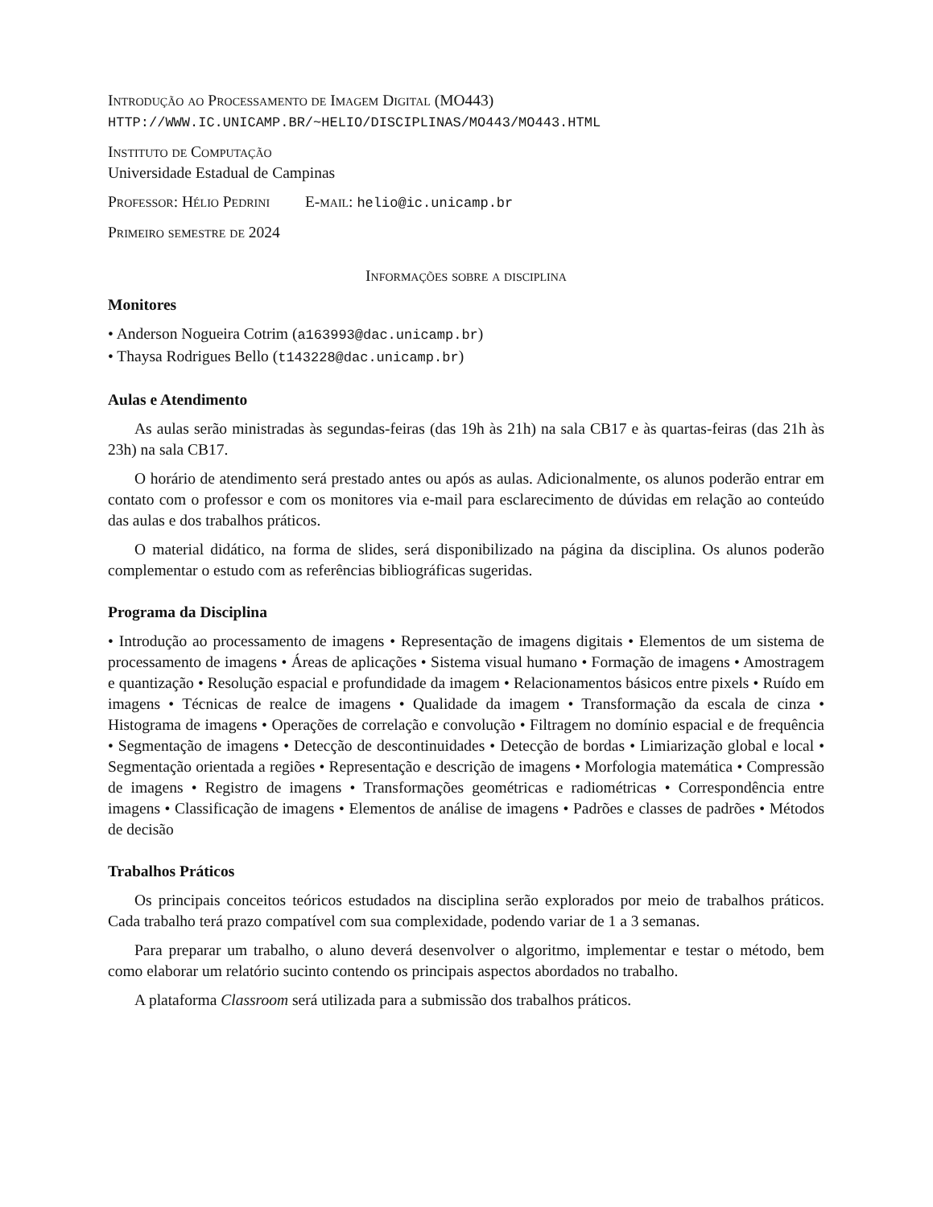Introdução ao Processamento de Imagem Digital (MO443)
HTTP://WWW.IC.UNICAMP.BR/~HELIO/DISCIPLINAS/MO443/MO443.HTML
Instituto de Computação
Universidade Estadual de Campinas
Professor: Hélio Pedrini E-mail: helio@ic.unicamp.br
Primeiro semestre de 2024
Informações sobre a disciplina
Monitores
• Anderson Nogueira Cotrim (a163993@dac.unicamp.br)
• Thaysa Rodrigues Bello (t143228@dac.unicamp.br)
Aulas e Atendimento
As aulas serão ministradas às segundas-feiras (das 19h às 21h) na sala CB17 e às quartas-feiras (das 21h às 23h) na sala CB17.
O horário de atendimento será prestado antes ou após as aulas. Adicionalmente, os alunos poderão entrar em contato com o professor e com os monitores via e-mail para esclarecimento de dúvidas em relação ao conteúdo das aulas e dos trabalhos práticos.
O material didático, na forma de slides, será disponibilizado na página da disciplina. Os alunos poderão complementar o estudo com as referências bibliográficas sugeridas.
Programa da Disciplina
• Introdução ao processamento de imagens • Representação de imagens digitais • Elementos de um sistema de processamento de imagens • Áreas de aplicações • Sistema visual humano • Formação de imagens • Amostragem e quantização • Resolução espacial e profundidade da imagem • Relacionamentos básicos entre pixels • Ruído em imagens • Técnicas de realce de imagens • Qualidade da imagem • Transformação da escala de cinza • Histograma de imagens • Operações de correlação e convolução • Filtragem no domínio espacial e de frequência • Segmentação de imagens • Detecção de descontinuidades • Detecção de bordas • Limiarização global e local • Segmentação orientada a regiões • Representação e descrição de imagens • Morfologia matemática • Compressão de imagens • Registro de imagens • Transformações geométricas e radiométricas • Correspondência entre imagens • Classificação de imagens • Elementos de análise de imagens • Padrões e classes de padrões • Métodos de decisão
Trabalhos Práticos
Os principais conceitos teóricos estudados na disciplina serão explorados por meio de trabalhos práticos. Cada trabalho terá prazo compatível com sua complexidade, podendo variar de 1 a 3 semanas.
Para preparar um trabalho, o aluno deverá desenvolver o algoritmo, implementar e testar o método, bem como elaborar um relatório sucinto contendo os principais aspectos abordados no trabalho.
A plataforma Classroom será utilizada para a submissão dos trabalhos práticos.